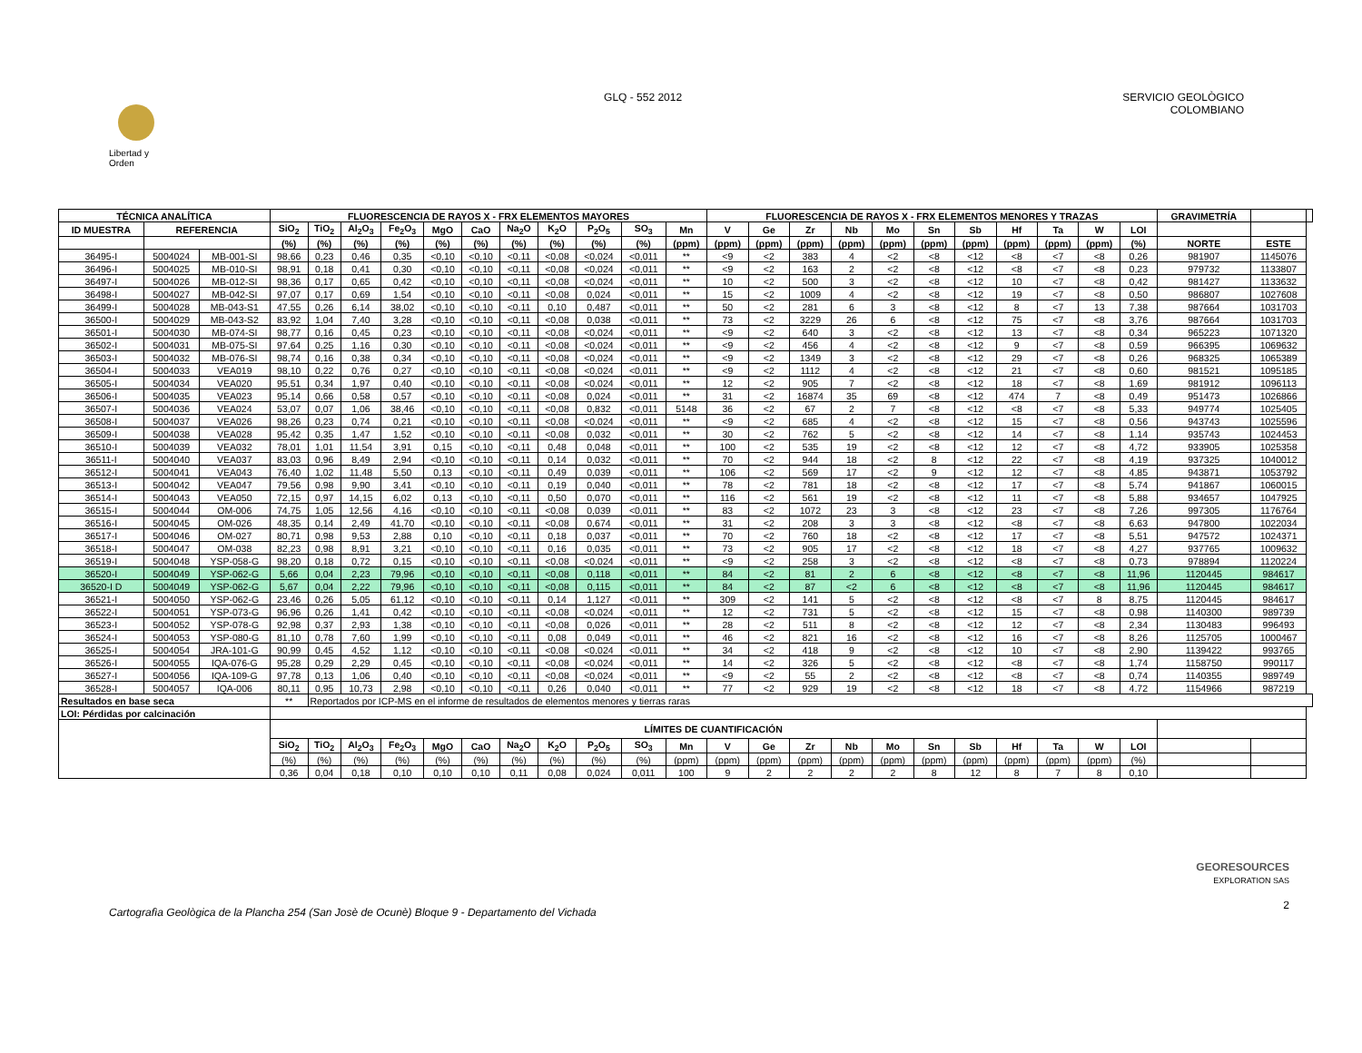Libertad y Orden
GLQ - 552 2012 SERVICIO GEOLÒGICO
COLOMBIANO
| TÉCNICA ANALÍTICA | | | FLUORESCENCIA DE RAYOS X - FRX ELEMENTOS MAYORES | | | | | | | | | | | FLUORESCENCIA DE RAYOS X - FRX ELEMENTOS MENORES Y TRAZAS | | | | | | | | | | | GRAVIMETRÍA | | |
| --- | --- | --- | --- | --- | --- | --- | --- | --- | --- | --- | --- | --- | --- | --- | --- | --- | --- | --- | --- | --- | --- | --- | --- | --- | --- | --- | --- |
| ID MUESTRA | REFERENCIA | | SiO<sub>2</sub> | TiO<sub>2</sub> | Al<sub>2</sub>O<sub>3</sub> | Fe<sub>2</sub>O<sub>3</sub> | MgO | CaO | Na<sub>2</sub>O | K<sub>2</sub>O | P<sub>2</sub>O<sub>5</sub> | SO<sub>3</sub> | Mn | V | Ge | Zr | Nb | Mo | Sn | Sb | Hf | Ta | W | LOI | | | |
| | | | (%) | (%) | (%) | (%) | (%) | (%) | (%) | (%) | (%) | (%) | (ppm) | (ppm) | (ppm) | (ppm) | (ppm) | (ppm) | (ppm) | (ppm) | (ppm) | (ppm) | (ppm) | (%) | NORTE | ESTE | |
| 36495-I | 5004024 | MB-001-SI | 98,66 | 0,23 | 0,46 | 0,35 | <0,10 | <0,10 | <0,11 | <0,08 | <0,024 | <0,011 | ** | <9 | <2 | 383 | 4 | <2 | <8 | <12 | <8 | <7 | <8 | 0,26 | 981907 | 1145076 | |
| 36496-I | 5004025 | MB-010-SI | 98,91 | 0,18 | 0,41 | 0,30 | <0,10 | <0,10 | <0,11 | <0,08 | <0,024 | <0,011 | ** | <9 | <2 | 163 | 2 | <2 | <8 | <12 | <8 | <7 | <8 | 0,23 | 979732 | 1133807 | |
| 36497-I | 5004026 | MB-012-SI | 98,36 | 0,17 | 0,65 | 0,42 | <0,10 | <0,10 | <0,11 | <0,08 | <0,024 | <0,011 | ** | 10 | <2 | 500 | 3 | <2 | <8 | <12 | 10 | <7 | <8 | 0,42 | 981427 | 1133632 | |
| 36498-I | 5004027 | MB-042-SI | 97,07 | 0,17 | 0,69 | 1,54 | <0,10 | <0,10 | <0,11 | <0,08 | 0,024 | <0,011 | ** | 15 | <2 | 1009 | 4 | <2 | <8 | <12 | 19 | <7 | <8 | 0,50 | 986807 | 1027608 | |
| 36499-I | 5004028 | MB-043-S1 | 47,55 | 0,26 | 6,14 | 38,02 | <0,10 | <0,10 | <0,11 | 0,10 | 0,487 | <0,011 | ** | 50 | <2 | 281 | 6 | 3 | <8 | <12 | 8 | <7 | 13 | 7,38 | 987664 | 1031703 | |
| 36500-I | 5004029 | MB-043-S2 | 83,92 | 1,04 | 7,40 | 3,28 | <0,10 | <0,10 | <0,11 | <0,08 | 0,038 | <0,011 | ** | 73 | <2 | 3229 | 26 | 6 | <8 | <12 | 75 | <7 | <8 | 3,76 | 987664 | 1031703 | |
| 36501-I | 5004030 | MB-074-SI | 98,77 | 0,16 | 0,45 | 0,23 | <0,10 | <0,10 | <0,11 | <0,08 | <0,024 | <0,011 | ** | <9 | <2 | 640 | 3 | <2 | <8 | <12 | 13 | <7 | <8 | 0,34 | 965223 | 1071320 | |
| 36502-I | 5004031 | MB-075-SI | 97,64 | 0,25 | 1,16 | 0,30 | <0,10 | <0,10 | <0,11 | <0,08 | <0,024 | <0,011 | ** | <9 | <2 | 456 | 4 | <2 | <8 | <12 | 9 | <7 | <8 | 0,59 | 966395 | 1069632 | |
| 36503-I | 5004032 | MB-076-SI | 98,74 | 0,16 | 0,38 | 0,34 | <0,10 | <0,10 | <0,11 | <0,08 | <0,024 | <0,011 | ** | <9 | <2 | 1349 | 3 | <2 | <8 | <12 | 29 | <7 | <8 | 0,26 | 968325 | 1065389 | |
| 36504-I | 5004033 | VEA019 | 98,10 | 0,22 | 0,76 | 0,27 | <0,10 | <0,10 | <0,11 | <0,08 | <0,024 | <0,011 | ** | <9 | <2 | 1112 | 4 | <2 | <8 | <12 | 21 | <7 | <8 | 0,60 | 981521 | 1095185 | |
| 36505-I | 5004034 | VEA020 | 95,51 | 0,34 | 1,97 | 0,40 | <0,10 | <0,10 | <0,11 | <0,08 | <0,024 | <0,011 | ** | 12 | <2 | 905 | 7 | <2 | <8 | <12 | 18 | <7 | <8 | 1,69 | 981912 | 1096113 | |
| 36506-I | 5004035 | VEA023 | 95,14 | 0,66 | 0,58 | 0,57 | <0,10 | <0,10 | <0,11 | <0,08 | 0,024 | <0,011 | ** | 31 | <2 | 16874 | 35 | 69 | <8 | <12 | 474 | 7 | <8 | 0,49 | 951473 | 1026866 | |
| 36507-I | 5004036 | VEA024 | 53,07 | 0,07 | 1,06 | 38,46 | <0,10 | <0,10 | <0,11 | <0,08 | 0,832 | <0,011 | 5148 | 36 | <2 | 67 | 2 | 7 | <8 | <12 | <8 | <7 | <8 | 5,33 | 949774 | 1025405 | |
| 36508-I | 5004037 | VEA026 | 98,26 | 0,23 | 0,74 | 0,21 | <0,10 | <0,10 | <0,11 | <0,08 | <0,024 | <0,011 | ** | <9 | <2 | 685 | 4 | <2 | <8 | <12 | 15 | <7 | <8 | 0,56 | 943743 | 1025596 | |
| 36509-I | 5004038 | VEA028 | 95,42 | 0,35 | 1,47 | 1,52 | <0,10 | <0,10 | <0,11 | <0,08 | 0,032 | <0,011 | ** | 30 | <2 | 762 | 5 | <2 | <8 | <12 | 14 | <7 | <8 | 1,14 | 935743 | 1024453 | |
| 36510-I | 5004039 | VEA032 | 78,01 | 1,01 | 11,54 | 3,91 | 0,15 | <0,10 | <0,11 | 0,48 | 0,048 | <0,011 | ** | 100 | <2 | 535 | 19 | <2 | <8 | <12 | 12 | <7 | <8 | 4,72 | 933905 | 1025358 | |
| 36511-I | 5004040 | VEA037 | 83,03 | 0,96 | 8,49 | 2,94 | <0,10 | <0,10 | <0,11 | 0,14 | 0,032 | <0,011 | ** | 70 | <2 | 944 | 18 | <2 | 8 | <12 | 22 | <7 | <8 | 4,19 | 937325 | 1040012 | |
| 36512-I | 5004041 | VEA043 | 76,40 | 1,02 | 11,48 | 5,50 | 0,13 | <0,10 | <0,11 | 0,49 | 0,039 | <0,011 | ** | 106 | <2 | 569 | 17 | <2 | 9 | <12 | 12 | <7 | <8 | 4,85 | 943871 | 1053792 | |
| 36513-I | 5004042 | VEA047 | 79,56 | 0,98 | 9,90 | 3,41 | <0,10 | <0,10 | <0,11 | 0,19 | 0,040 | <0,011 | ** | 78 | <2 | 781 | 18 | <2 | <8 | <12 | 17 | <7 | <8 | 5,74 | 941867 | 1060015 | |
| 36514-I | 5004043 | VEA050 | 72,15 | 0,97 | 14,15 | 6,02 | 0,13 | <0,10 | <0,11 | 0,50 | 0,070 | <0,011 | ** | 116 | <2 | 561 | 19 | <2 | <8 | <12 | 11 | <7 | <8 | 5,88 | 934657 | 1047925 | |
| 36515-I | 5004044 | OM-006 | 74,75 | 1,05 | 12,56 | 4,16 | <0,10 | <0,10 | <0,11 | <0,08 | 0,039 | <0,011 | ** | 83 | <2 | 1072 | 23 | 3 | <8 | <12 | 23 | <7 | <8 | 7,26 | 997305 | 1176764 | |
| 36516-I | 5004045 | OM-026 | 48,35 | 0,14 | 2,49 | 41,70 | <0,10 | <0,10 | <0,11 | <0,08 | 0,674 | <0,011 | ** | 31 | <2 | 208 | 3 | 3 | <8 | <12 | <8 | <7 | <8 | 6,63 | 947800 | 1022034 | |
| 36517-I | 5004046 | OM-027 | 80,71 | 0,98 | 9,53 | 2,88 | 0,10 | <0,10 | <0,11 | 0,18 | 0,037 | <0,011 | ** | 70 | <2 | 760 | 18 | <2 | <8 | <12 | 17 | <7 | <8 | 5,51 | 947572 | 1024371 | |
| 36518-I | 5004047 | OM-038 | 82,23 | 0,98 | 8,91 | 3,21 | <0,10 | <0,10 | <0,11 | 0,16 | 0,035 | <0,011 | ** | 73 | <2 | 905 | 17 | <2 | <8 | <12 | 18 | <7 | <8 | 4,27 | 937765 | 1009632 | |
| 36519-I | 5004048 | YSP-058-G | 98,20 | 0,18 | 0,72 | 0,15 | <0,10 | <0,10 | <0,11 | <0,08 | <0,024 | <0,011 | ** | <9 | <2 | 258 | 3 | <2 | <8 | <12 | <8 | <7 | <8 | 0,73 | 978894 | 1120224 | |
| 36520-I | 5004049 | YSP-062-G | 5,66 | 0,04 | 2,23 | 79,96 | <0,10 | <0,10 | <0,11 | <0,08 | 0,118 | <0,011 | ** | 84 | <2 | 81 | 2 | 6 | <8 | <12 | <8 | <7 | <8 | 11,96 | 1120445 | 984617 | |
| 36520-I D | 5004049 | YSP-062-G | 5,67 | 0,04 | 2,22 | 79,96 | <0,10 | <0,10 | <0,11 | <0,08 | 0,115 | <0,011 | ** | 84 | <2 | 87 | <2 | 6 | <8 | <12 | <8 | <7 | <8 | 11,96 | 1120445 | 984617 | |
| 36521-I | 5004050 | YSP-062-G | 23,46 | 0,26 | 5,05 | 61,12 | <0,10 | <0,10 | <0,11 | 0,14 | 1,127 | <0,011 | ** | 309 | <2 | 141 | 5 | <2 | <8 | <12 | <8 | <7 | 8 | 8,75 | 1120445 | 984617 | |
| 36522-I | 5004051 | YSP-073-G | 96,96 | 0,26 | 1,41 | 0,42 | <0,10 | <0,10 | <0,11 | <0,08 | <0,024 | <0,011 | ** | 12 | <2 | 731 | 5 | <2 | <8 | <12 | 15 | <7 | <8 | 0,98 | 1140300 | 989739 | |
| 36523-I | 5004052 | YSP-078-G | 92,98 | 0,37 | 2,93 | 1,38 | <0,10 | <0,10 | <0,11 | <0,08 | 0,026 | <0,011 | ** | 28 | <2 | 511 | 8 | <2 | <8 | <12 | 12 | <7 | <8 | 2,34 | 1130483 | 996493 | |
| 36524-I | 5004053 | YSP-080-G | 81,10 | 0,78 | 7,60 | 1,99 | <0,10 | <0,10 | <0,11 | 0,08 | 0,049 | <0,011 | ** | 46 | <2 | 821 | 16 | <2 | <8 | <12 | 16 | <7 | <8 | 8,26 | 1125705 | 1000467 | |
| 36525-I | 5004054 | JRA-101-G | 90,99 | 0,45 | 4,52 | 1,12 | <0,10 | <0,10 | <0,11 | <0,08 | <0,024 | <0,011 | ** | 34 | <2 | 418 | 9 | <2 | <8 | <12 | 10 | <7 | <8 | 2,90 | 1139422 | 993765 | |
| 36526-I | 5004055 | IQA-076-G | 95,28 | 0,29 | 2,29 | 0,45 | <0,10 | <0,10 | <0,11 | <0,08 | <0,024 | <0,011 | ** | 14 | <2 | 326 | 5 | <2 | <8 | <12 | <8 | <7 | <8 | 1,74 | 1158750 | 990117 | |
| 36527-I | 5004056 | IQA-109-G | 97,78 | 0,13 | 1,06 | 0,40 | <0,10 | <0,10 | <0,11 | <0,08 | <0,024 | <0,011 | ** | <9 | <2 | 55 | 2 | <2 | <8 | <12 | <8 | <7 | <8 | 0,74 | 1140355 | 989749 | |
| 36528-I | 5004057 | IQA-006 | 80,11 | 0,95 | 10,73 | 2,98 | <0,10 | <0,10 | <0,11 | 0,26 | 0,040 | <0,011 | ** | 77 | <2 | 929 | 19 | <2 | <8 | <12 | 18 | <7 | <8 | 4,72 | 1154966 | 987219 | |
| Resultados en base seca | | | ** | Reportados por ICP-MS en el informe de resultados de elementos menores y tierras raras | | | | | | | | | | | | | | | | | | | | | | | |
| LOI: Pérdidas por calcinación | | | | | | | | | | | | | | | | | | | | | | | | | | | |
| | | | LÍMITES DE CUANTIFICACIÓN | | | | | | | | | | | | | | | | | | | | | | | | |
| | | | SiO<sub>2</sub> | TiO<sub>2</sub> | Al<sub>2</sub>O<sub>3</sub> | Fe<sub>2</sub>O<sub>3</sub> | MgO | CaO | Na<sub>2</sub>O | K<sub>2</sub>O | P<sub>2</sub>O<sub>5</sub> | SO<sub>3</sub> | Mn | V | Ge | Zr | Nb | Mo | Sn | Sb | Hf | Ta | W | LOI | | | |
| | | | (%) | (%) | (%) | (%) | (%) | (%) | (%) | (%) | (%) | (%) | (ppm) | (ppm) | (ppm) | (ppm) | (ppm) | (ppm) | (ppm) | (ppm) | (ppm) | (ppm) | (ppm) | (%) | | | |
| | | | 0,36 | 0,04 | 0,18 | 0,10 | 0,10 | 0,10 | 0,11 | 0,08 | 0,024 | 0,011 | 100 | 9 | 2 | 2 | 2 | 2 | 8 | 12 | 8 | 7 | 8 | 0,10 | | | |
Cartografìa Geològica de la Plancha 254 (San Josè de Ocunè) Bloque 9 - Departamento del Vichada
GEORESOURCES
EXPLORATION SAS
2